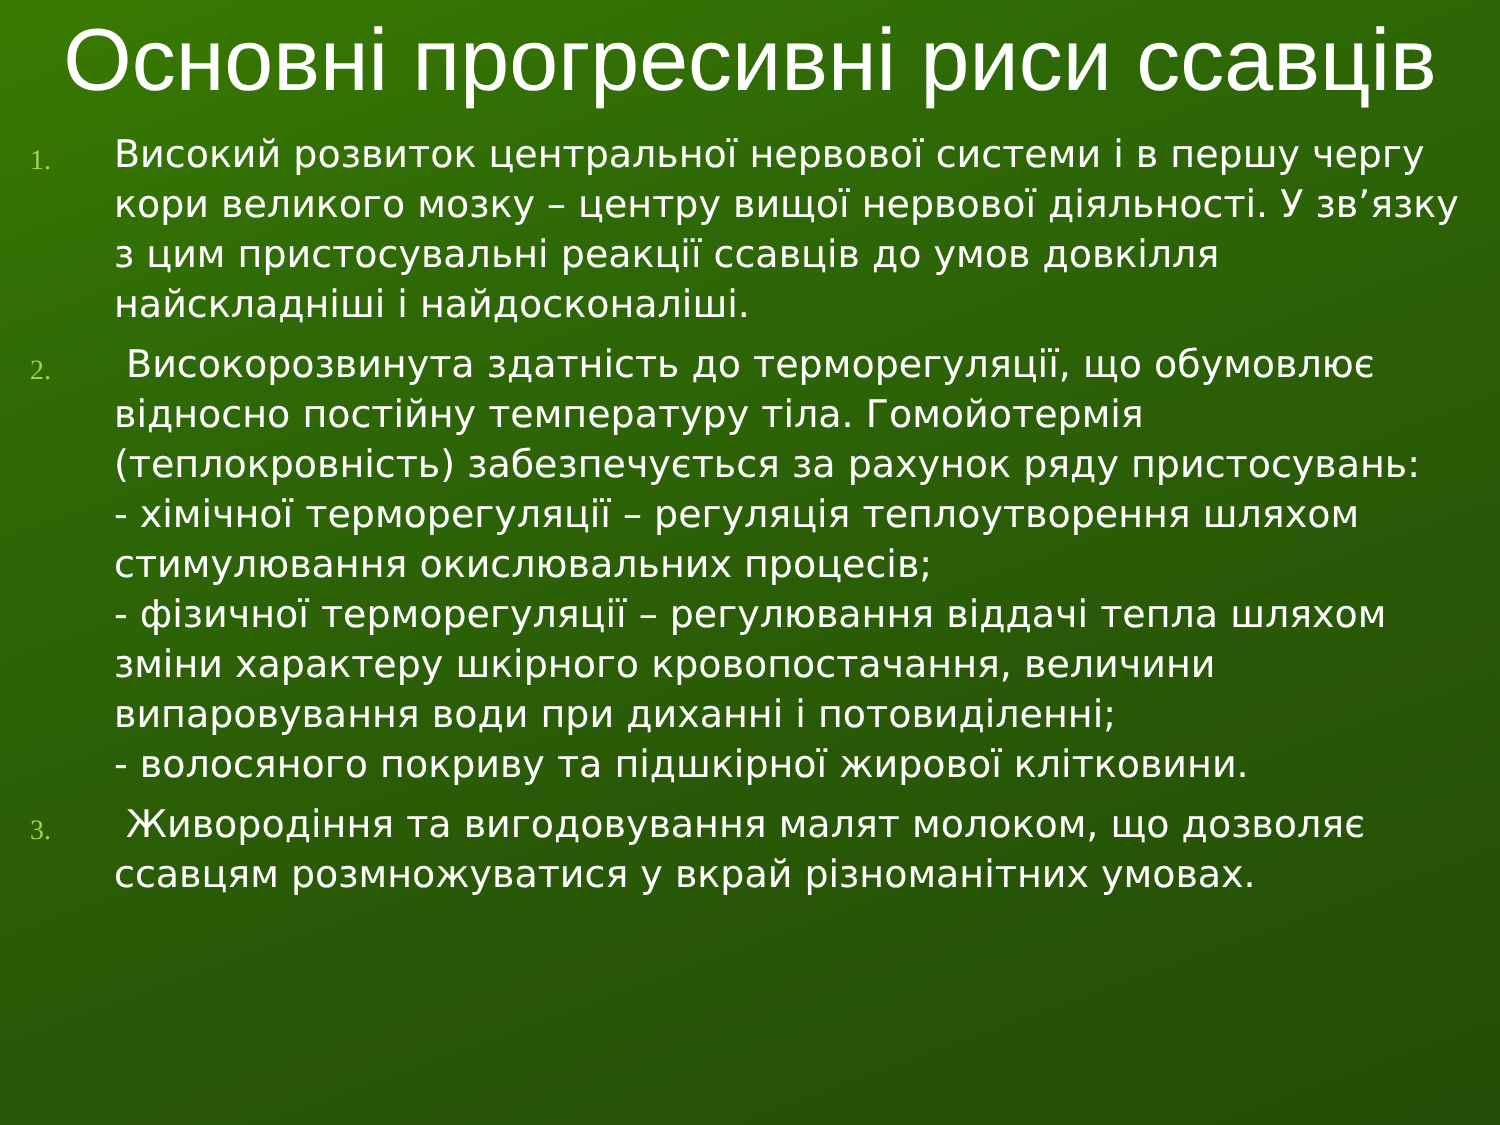Основні прогресивні риси ссавців
1.
Високий розвиток центральної нервової системи і в першу чергу кори великого мозку – центру вищої нервової діяльності. У зв’язку з цим пристосувальні реакції ссавців до умов довкілля найскладніші і найдосконаліші.
2.
Високорозвинута здатність до терморегуляції, що обумовлює відносно постійну температуру тіла. Гомойотермія (теплокровність) забезпечується за рахунок ряду пристосувань:
- хімічної терморегуляції – регуляція теплоутворення шляхом стимулювання окислювальних процесів;
- фізичної терморегуляції – регулювання віддачі тепла шляхом зміни характеру шкірного кровопостачання, величини випаровування води при диханні і потовиділенні;
- волосяного покриву та підшкірної жирової клітковини.
3.
Живородіння та вигодовування малят молоком, що дозволяє ссавцям розмножуватися у вкрай різноманітних умовах.